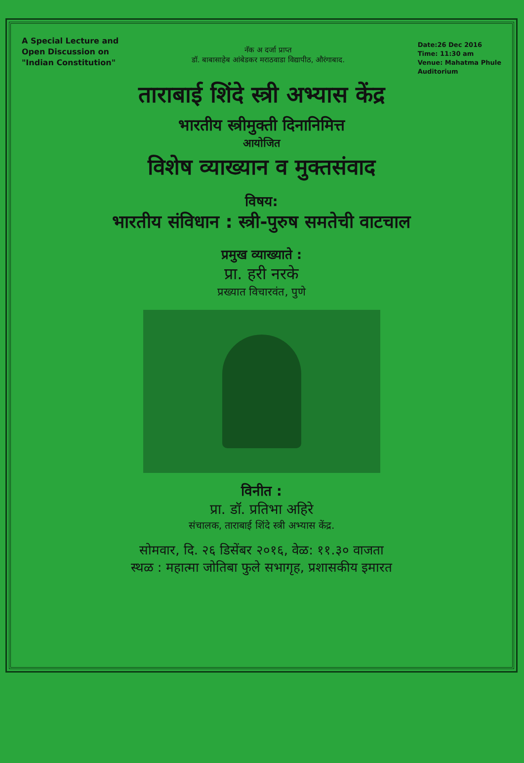A Special Lecture and
Open Discussion on
"Indian Constitution"
नॅक अ दर्जा प्राप्त
डॉ. बाबासाहेब आंबेडकर मराठवाडा विद्यापीठ, औरंगाबाद.
Date:26 Dec 2016
Time: 11:30 am
Venue: Mahatma Phule
Auditorium
ताराबाई शिंदे स्त्री अभ्यास केंद्र
भारतीय स्त्रीमुक्ती दिनानिमित्त
आयोजित
विशेष व्याख्यान व मुक्तसंवाद
विषय:
भारतीय संविधान : स्त्री-पुरुष समतेची वाटचाल
प्रमुख व्याख्याते :
प्रा. हरी नरके
प्रख्यात विचारवंत, पुणे
विनीत :
प्रा. डॉ. प्रतिभा अहिरे
संचालक, ताराबाई शिंदे स्त्री अभ्यास केंद्र.
सोमवार, दि. २६ डिसेंबर २०१६, वेळ: ११.३० वाजता
स्थळ : महात्मा जोतिबा फुले सभागृह, प्रशासकीय इमारत